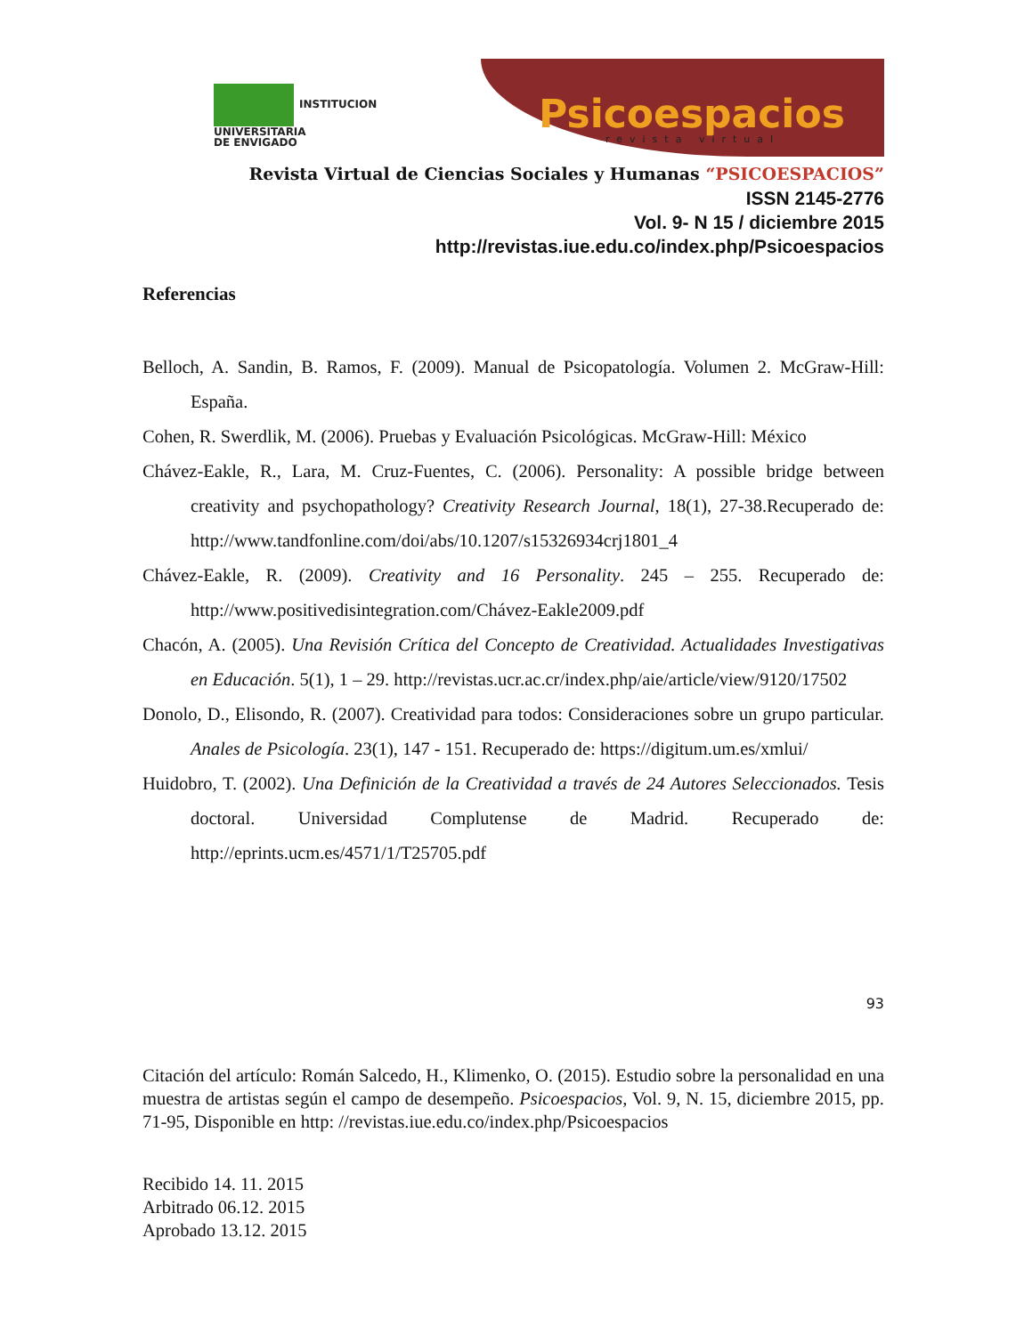INSTITUCION
UNIVERSITARIA
DE ENVIGADO
Psicoespacios
revista virtual
Revista Virtual de Ciencias Sociales y Humanas “PSICOESPACIOS”
ISSN 2145-2776
Vol. 9- N 15 / diciembre 2015
http://revistas.iue.edu.co/index.php/Psicoespacios
Referencias
Belloch, A. Sandin, B. Ramos, F. (2009). Manual de Psicopatología. Volumen 2. McGraw-Hill: España.
Cohen, R. Swerdlik, M. (2006). Pruebas y Evaluación Psicológicas. McGraw-Hill: México
Chávez-Eakle, R., Lara, M. Cruz-Fuentes, C. (2006). Personality: A possible bridge between creativity and psychopathology? Creativity Research Journal, 18(1), 27-38.Recuperado de: http://www.tandfonline.com/doi/abs/10.1207/s15326934crj1801_4
Chávez-Eakle, R. (2009). Creativity and 16 Personality. 245 – 255. Recuperado de: http://www.positivedisintegration.com/Chávez-Eakle2009.pdf
Chacón, A. (2005). Una Revisión Crítica del Concepto de Creatividad. Actualidades Investigativas en Educación. 5(1), 1 – 29. http://revistas.ucr.ac.cr/index.php/aie/article/view/9120/17502
Donolo, D., Elisondo, R. (2007). Creatividad para todos: Consideraciones sobre un grupo particular. Anales de Psicología. 23(1), 147 - 151. Recuperado de: https://digitum.um.es/xmlui/
Huidobro, T. (2002). Una Definición de la Creatividad a través de 24 Autores Seleccionados. Tesis doctoral. Universidad Complutense de Madrid. Recuperado de: http://eprints.ucm.es/4571/1/T25705.pdf
93
Citación del artículo: Román Salcedo, H., Klimenko, O. (2015). Estudio sobre la personalidad en una muestra de artistas según el campo de desempeño. Psicoespacios, Vol. 9, N. 15, diciembre 2015, pp. 71-95, Disponible en http: //revistas.iue.edu.co/index.php/Psicoespacios
Recibido 14. 11. 2015
Arbitrado 06.12. 2015
Aprobado 13.12. 2015